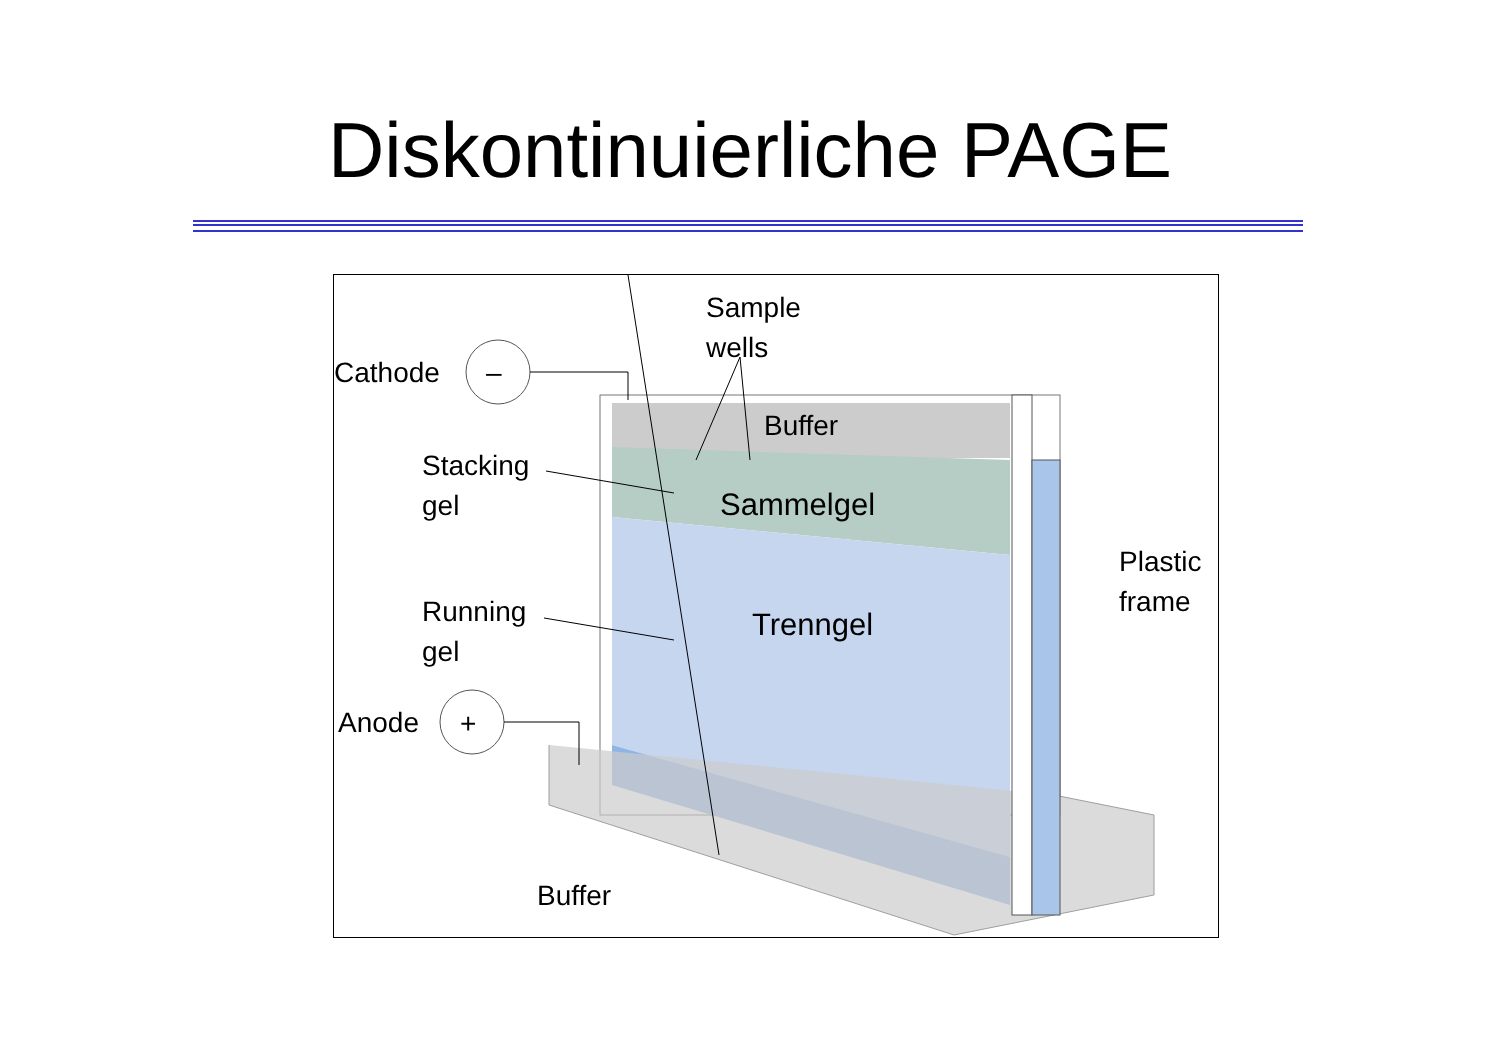Diskontinuierliche PAGE
Sample
wells
Cathode
–
Buffer
Stacking
gel
Sammelgel
Plastic
frame
Running
gel
Trenngel
Anode
+
Buffer